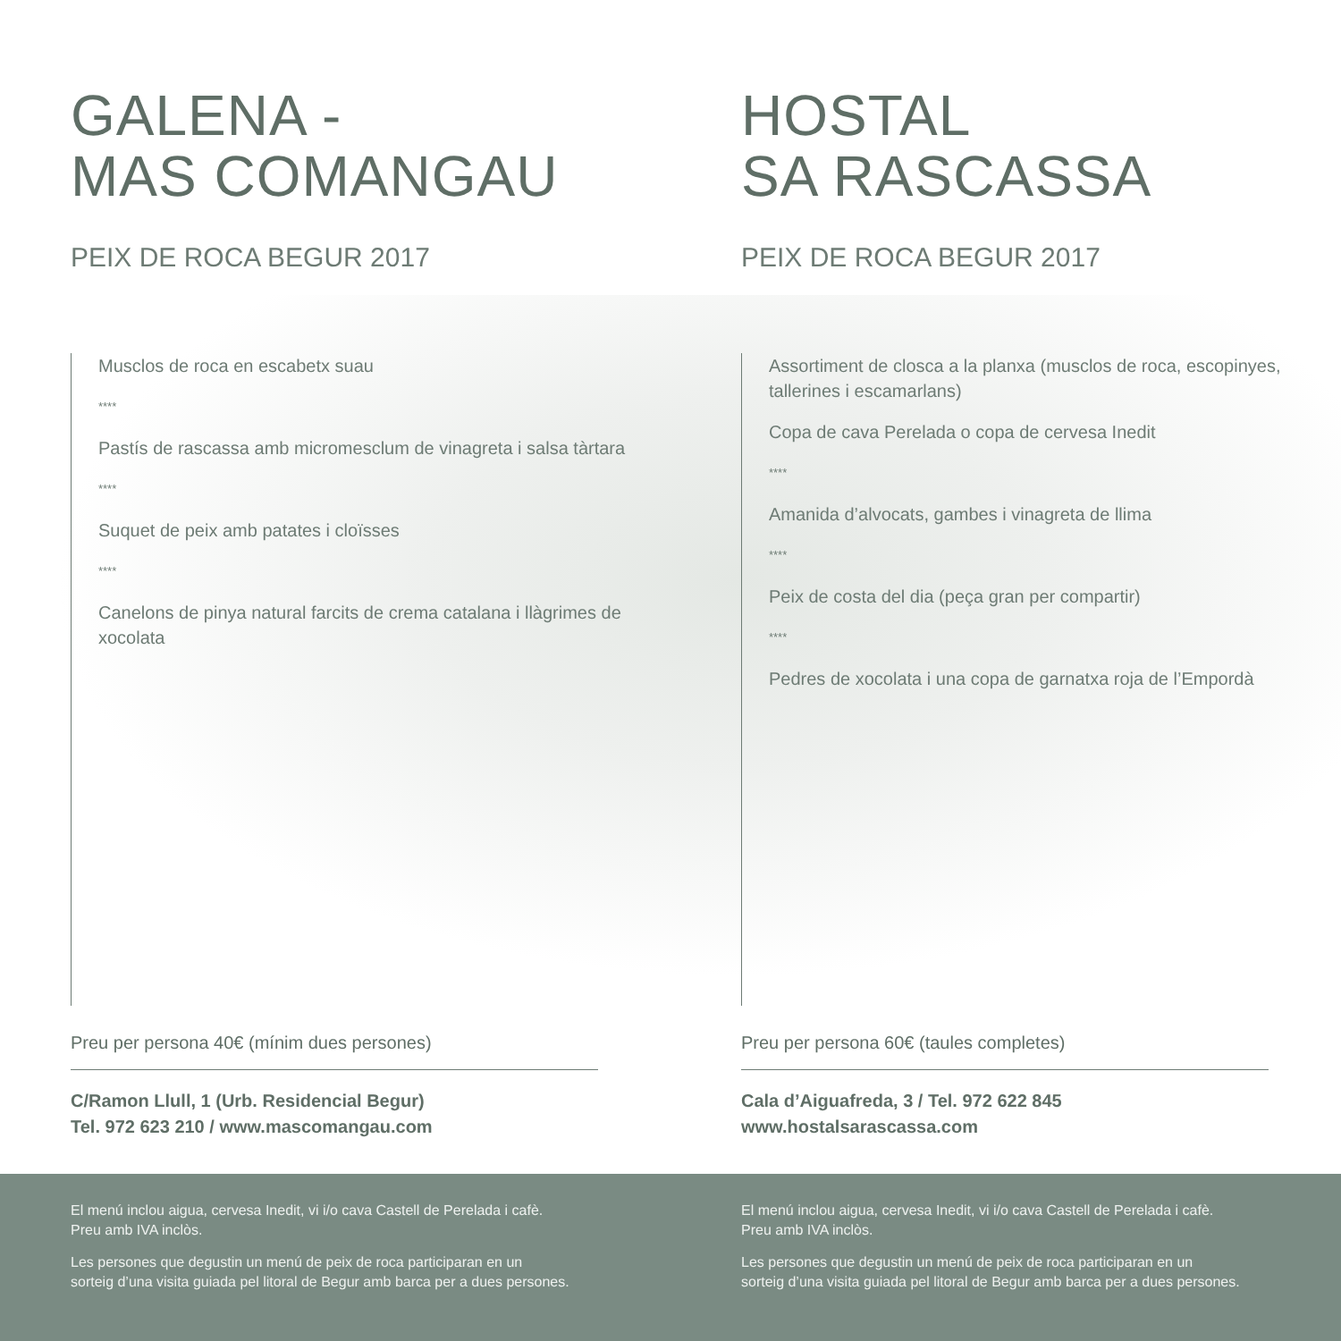GALENA -
MAS COMANGAU
PEIX DE ROCA BEGUR 2017
Musclos de roca en escabetx suau
****
Pastís de rascassa amb micromesclum de vinagreta i salsa tàrtara
****
Suquet de peix amb patates i cloïsses
****
Canelons de pinya natural farcits de crema catalana i llàgrimes de xocolata
Preu per persona 40€ (mínim dues persones)
C/Ramon Llull, 1 (Urb. Residencial Begur)
Tel. 972 623 210 / www.mascomangau.com
HOSTAL
SA RASCASSA
PEIX DE ROCA BEGUR 2017
Assortiment de closca a la planxa (musclos de roca, escopinyes, tallerines i escamarlans)
Copa de cava Perelada o copa de cervesa Inedit
****
Amanida d’alvocats, gambes i vinagreta de llima
****
Peix de costa del dia (peça gran per compartir)
****
Pedres de xocolata i una copa de garnatxa roja de l’Empordà
Preu per persona 60€ (taules completes)
Cala d’Aiguafreda, 3 / Tel. 972 622 845
www.hostalsarascassa.com
El menú inclou aigua, cervesa Inedit, vi i/o cava Castell de Perelada i cafè.
Preu amb IVA inclòs.
Les persones que degustin un menú de peix de roca participaran en un
sorteig d’una visita guiada pel litoral de Begur amb barca per a dues persones.
El menú inclou aigua, cervesa Inedit, vi i/o cava Castell de Perelada i cafè.
Preu amb IVA inclòs.
Les persones que degustin un menú de peix de roca participaran en un
sorteig d’una visita guiada pel litoral de Begur amb barca per a dues persones.